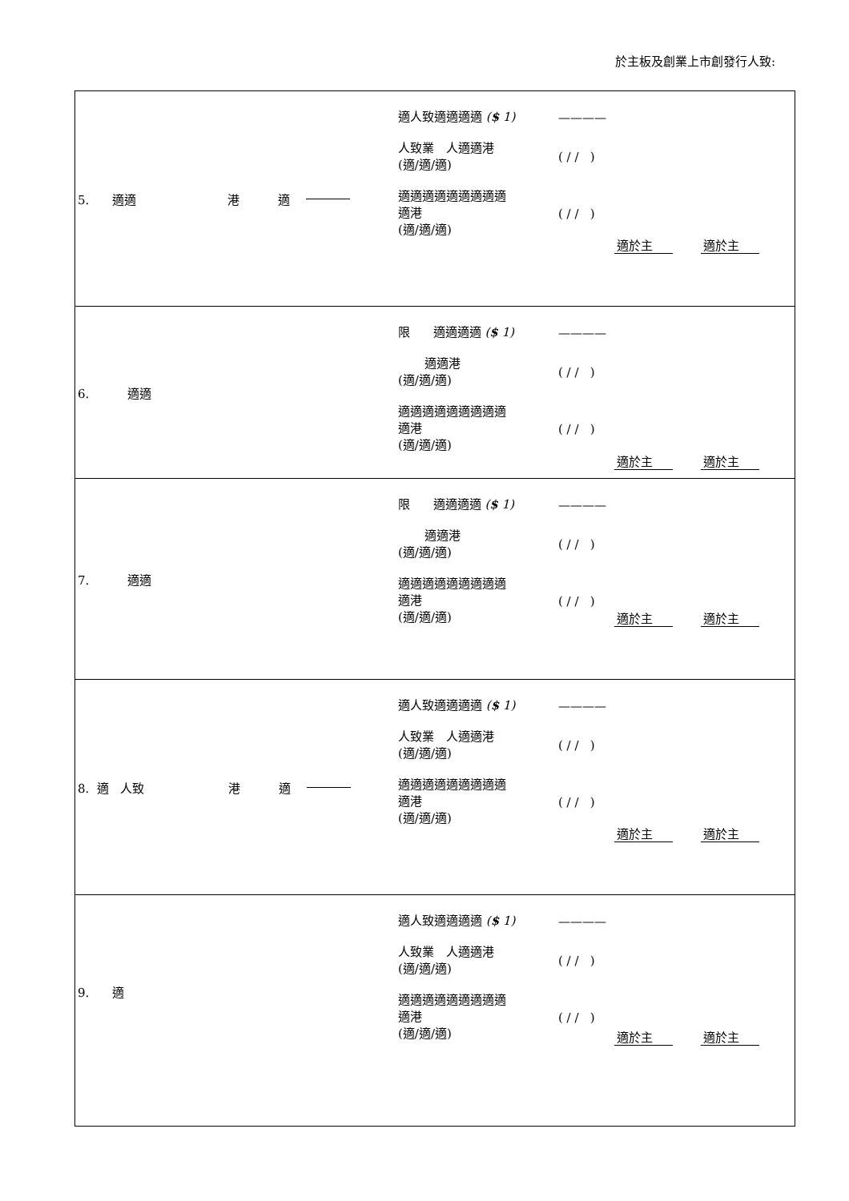於主板及創業上市創發行人致:
| 5. 適適 港 適 適人致適適適適 ( $ 1) ———— 人致業 人適適港 (適/適/適) ( / / ) 適適適適適適適適適 適港 (適/適/適) ( / / ) 適於主 適於主 |
| 6. 適適 限 適適適適 ( $ 1) ———— 適適港 (適/適/適) ( / / ) 適適適適適適適適適 適港 (適/適/適) ( / / ) 適於主 適於主 |
| 7. 適適 限 適適適適 ( $ 1) ———— 適適港 (適/適/適) ( / / ) 適適適適適適適適適 適港 (適/適/適) ( / / ) 適於主 適於主 |
| 8. 適 人致 港 適 適人致適適適適 ( $ 1) ———— 人致業 人適適港 (適/適/適) ( / / ) 適適適適適適適適適 適港 (適/適/適) ( / / ) 適於主 適於主 |
| 9. 適 適人致適適適適 ( $ 1) ———— 人致業 人適適港 (適/適/適) ( / / ) 適適適適適適適適適 適港 (適/適/適) ( / / ) 適於主 適於主 |